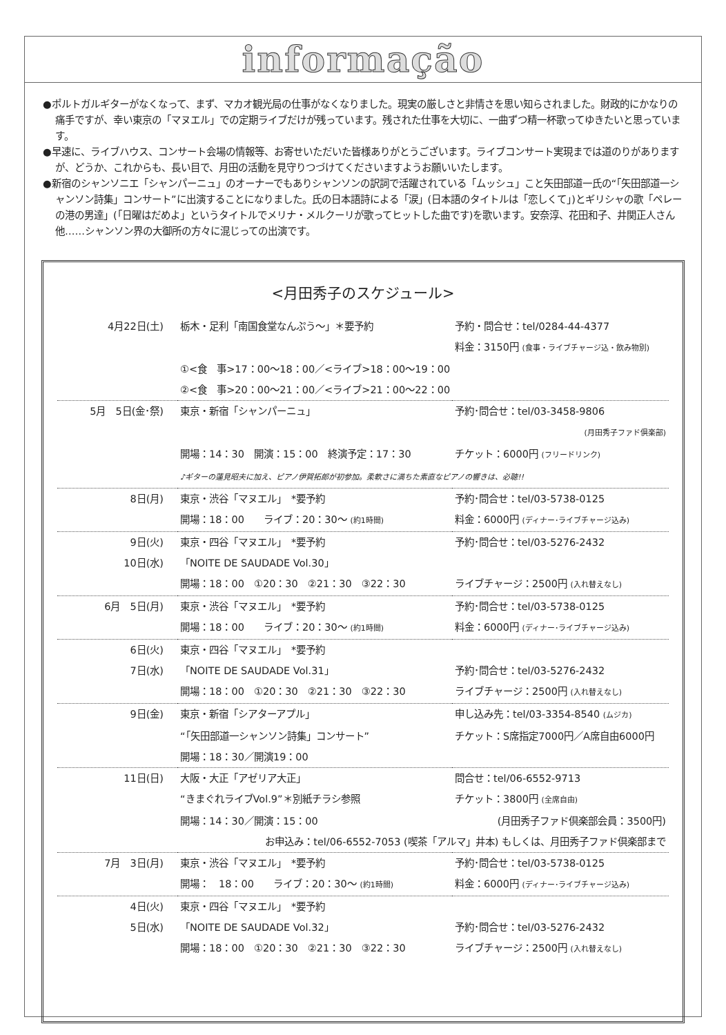informação
●ポルトガルギターがなくなって、まず、マカオ観光局の仕事がなくなりました。現実の厳しさと非情さを思い知らされました。財政的にかなりの痛手ですが、幸い東京の「マヌエル」での定期ライブだけが残っています。残された仕事を大切に、一曲ずつ精一杯歌ってゆきたいと思っています。
●早速に、ライブハウス、コンサート会場の情報等、お寄せいただいた皆様ありがとうございます。ライブコンサート実現までは道のりがありますが、どうか、これからも、長い目で、月田の活動を見守りつづけてくださいますようお願いいたします。
●新宿のシャンソニエ「シャンパーニュ」のオーナーでもありシャンソンの訳詞で活躍されている「ムッシュ」こと矢田部道一氏の“「矢田部道一シャンソン詩集」コンサート”に出演することになりました。氏の日本語詩による「涙」(日本語のタイトルは「恋しくて」)とギリシャの歌「ペレーの港の男達」(「日曜はだめよ」というタイトルでメリナ・メルクーリが歌ってヒットした曲です)を歌います。安奈淳、花田和子、井関正人さん他……シャンソン界の大御所の方々に混じっての出演です。
<月田秀子のスケジュール>
| 4月22日(土) | 栃木・足利「南国食堂なんぷう～」＊要予約 | 予約・問合せ：tel/0284-44-4377 |
| | | 料金：3150円 (食事・ライブチャージ込・飲み物別) |
| | ①<食 事>17：00～18：00／<ライブ>18：00～19：00 | |
| | ②<食 事>20：00～21：00／<ライブ>21：00～22：00 | |
| 5月 5日(金･祭) | 東京・新宿「シャンパーニュ」 | 予約･問合せ：tel/03-3458-9806 |
| | | (月田秀子ファド倶楽部) |
| | 開場：14：30 開演：15：00 終演予定：17：30 | チケット：6000円 (フリードリンク) |
| | ♪ギターの蓮見昭夫に加え、ピアノ伊賀拓郎が初参加。柔軟さに満ちた素直なピアノの響きは、必聴!! | |
| 8日(月) | 東京・渋谷「マヌエル」 *要予約 | 予約･問合せ：tel/03-5738-0125 |
| | 開場：18：00 ライブ：20：30～ (約1時間) | 料金：6000円 (ディナー･ライブチャージ込み) |
| 9日(火) | 東京・四谷「マヌエル」 *要予約 | 予約･問合せ：tel/03-5276-2432 |
| 10日(水) | 「NOITE DE SAUDADE Vol.30」 | |
| | 開場：18：00 ①20：30 ②21：30 ③22：30 | ライブチャージ：2500円 (入れ替えなし) |
| 6月 5日(月) | 東京・渋谷「マヌエル」 *要予約 | 予約･問合せ：tel/03-5738-0125 |
| | 開場：18：00 ライブ：20：30～ (約1時間) | 料金：6000円 (ディナー･ライブチャージ込み) |
| 6日(火) | 東京・四谷「マヌエル」 *要予約 | |
| 7日(水) | 「NOITE DE SAUDADE Vol.31」 | 予約･問合せ：tel/03-5276-2432 |
| | 開場：18：00 ①20：30 ②21：30 ③22：30 | ライブチャージ：2500円 (入れ替えなし) |
| 9日(金) | 東京・新宿「シアターアプル」 | 申し込み先：tel/03-3354-8540 (ムジカ) |
| | “「矢田部道一シャンソン詩集」コンサート” | チケット：S席指定7000円／A席自由6000円 |
| | 開場：18：30／開演19：00 | |
| 11日(日) | 大阪・大正「アゼリア大正」 | 問合せ：tel/06-6552-9713 |
| | “きまぐれライブVol.9”＊別紙チラシ参照 | チケット：3800円 (全席自由) |
| | 開場：14：30／開演：15：00 | (月田秀子ファド倶楽部会員：3500円) |
| | お申込み：tel/06-6552-7053 (喫茶「アルマ」井本) もしくは、月田秀子ファド倶楽部まで | |
| 7月 3日(月) | 東京・渋谷「マヌエル」 *要予約 | 予約･問合せ：tel/03-5738-0125 |
| | 開場： 18：00 ライブ：20：30～ (約1時間) | 料金：6000円 (ディナー･ライブチャージ込み) |
| 4日(火) | 東京・四谷「マヌエル」 *要予約 | |
| 5日(水) | 「NOITE DE SAUDADE Vol.32」 | 予約･問合せ：tel/03-5276-2432 |
| | 開場：18：00 ①20：30 ②21：30 ③22：30 | ライブチャージ：2500円 (入れ替えなし) |